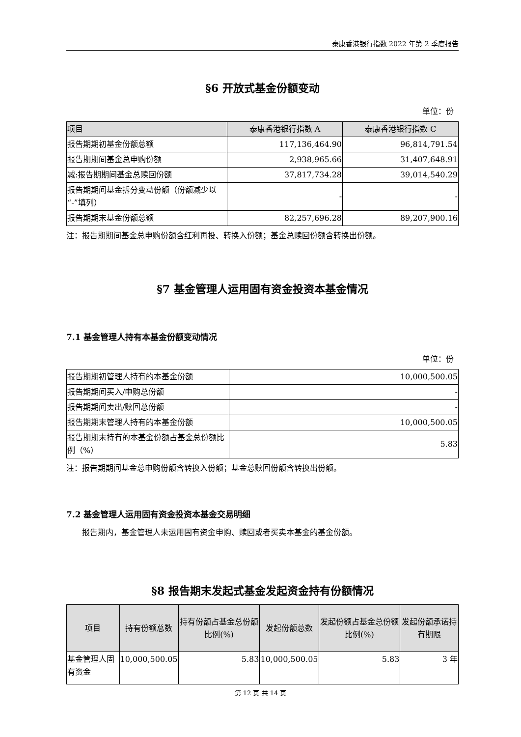泰康香港银行指数 2022 年第 2 季度报告
§6 开放式基金份额变动
单位：份
| 项目 | 泰康香港银行指数 A | 泰康香港银行指数 C |
| 报告期期初基金份额总额 | 117,136,464.90 | 96,814,791.54 |
| 报告期期间基金总申购份额 | 2,938,965.66 | 31,407,648.91 |
| 减:报告期期间基金总赎回份额 | 37,817,734.28 | 39,014,540.29 |
| 报告期期间基金拆分变动份额（份额减少以“-”填列） | - | - |
| 报告期期末基金份额总额 | 82,257,696.28 | 89,207,900.16 |
注：报告期期间基金总申购份额含红利再投、转换入份额；基金总赎回份额含转换出份额。
§7 基金管理人运用固有资金投资本基金情况
7.1 基金管理人持有本基金份额变动情况
单位：份
| 报告期期初管理人持有的本基金份额 | 10,000,500.05 |
| 报告期期间买入/申购总份额 | - |
| 报告期期间卖出/赎回总份额 | - |
| 报告期期末管理人持有的本基金份额 | 10,000,500.05 |
| 报告期期末持有的本基金份额占基金总份额比例（%） | 5.83 |
注：报告期期间基金总申购份额含转换入份额；基金总赎回份额含转换出份额。
7.2 基金管理人运用固有资金投资本基金交易明细
报告期内，基金管理人未运用固有资金申购、赎回或者买卖本基金的基金份额。
§8 报告期末发起式基金发起资金持有份额情况
| 项目 | 持有份额总数 | 持有份额占基金总份额比例(%) | 发起份额总数 | 发起份额占基金总份额比例(%) | 发起份额承诺持有期限 |
| --- | --- | --- | --- | --- | --- |
| 基金管理人固有资金 | 10,000,500.05 | 5.83 | 10,000,500.05 | 5.83 | 3 年 |
第 12 页 共 14 页